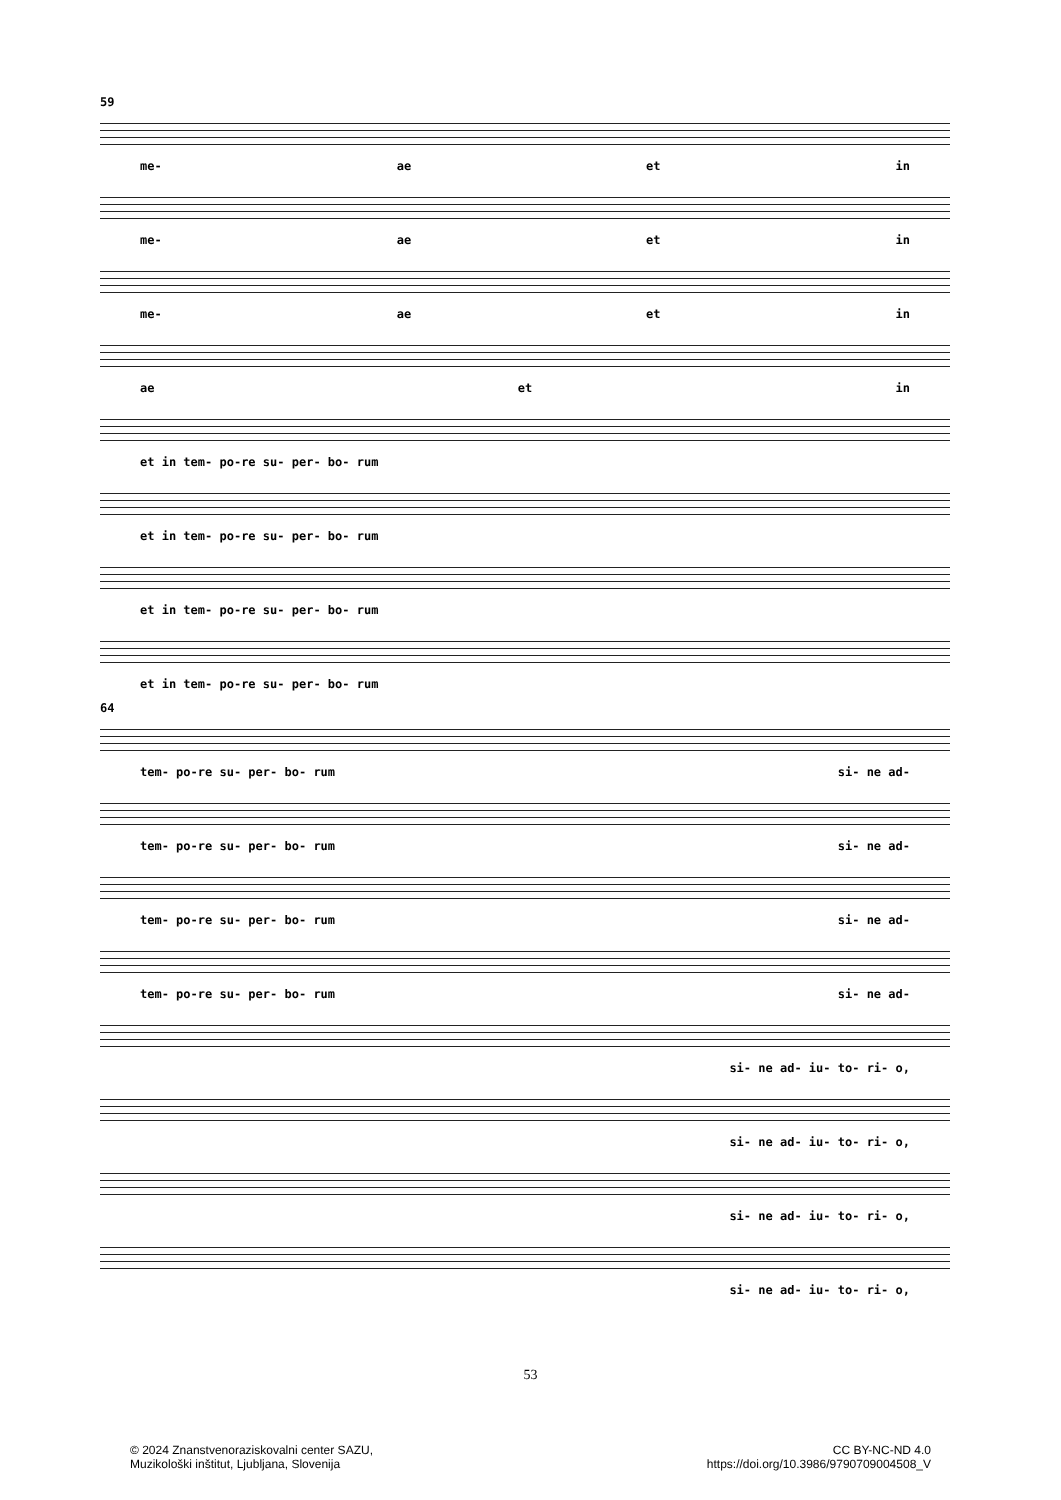59
me- ae et in
me- ae et in
me- ae et in
ae et in
et in tem- po-re su- per- bo- rum
et in tem- po-re su- per- bo- rum
et in tem- po-re su- per- bo- rum
et in tem- po-re su- per- bo- rum
64
tem- po-re su- per- bo- rum si- ne ad-
tem- po-re su- per- bo- rum si- ne ad-
tem- po-re su- per- bo- rum si- ne ad-
tem- po-re su- per- bo- rum si- ne ad-
si- ne ad- iu- to- ri- o,
si- ne ad- iu- to- ri- o,
si- ne ad- iu- to- ri- o,
si- ne ad- iu- to- ri- o,
53
© 2024 Znanstvenoraziskovalni center SAZU,
Muzikološki inštitut, Ljubljana, Slovenija
CC BY-NC-ND 4.0
https://doi.org/10.3986/9790709004508_V